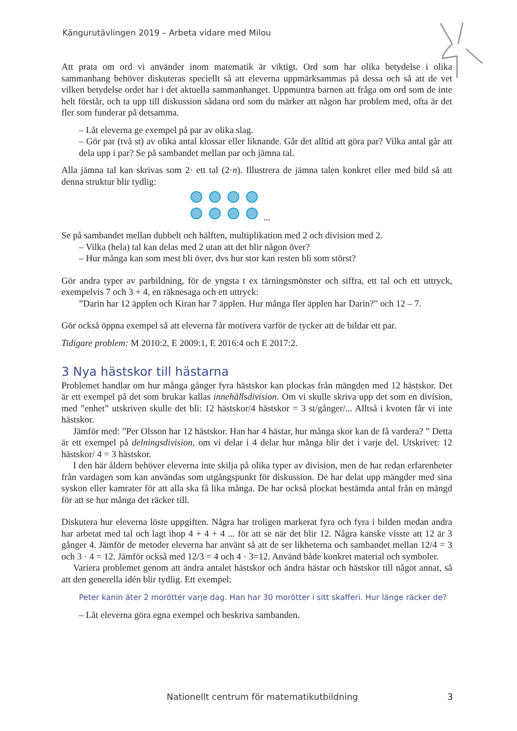Kängurutävlingen 2019 – Arbeta vidare med Milou
Att prata om ord vi använder inom matematik är viktigt. Ord som har olika betydelse i olika sammanhang behöver diskuteras speciellt så att eleverna uppmärksammas på dessa och så att de vet vilken betydelse ordet har i det aktuella sammanhanget. Uppmuntra barnen att fråga om ord som de inte helt förstår, och ta upp till diskussion sådana ord som du märker att någon har problem med, ofta är det fler som funderar på detsamma.
– Låt eleverna ge exempel på par av olika slag.
– Gör par (två st) av olika antal klossar eller liknande. Går det alltid att göra par? Vilka antal går att dela upp i par? Se på sambandet mellan par och jämna tal.
Alla jämna tal kan skrivas som 2· ett tal (2·n). Illustrera de jämna talen konkret eller med bild så att denna struktur blir tydlig:
...
Se på sambandet mellan dubbelt och hälften, multiplikation med 2 och division med 2.
– Vilka (hela) tal kan delas med 2 utan att det blir någon över?
– Hur många kan som mest bli över, dvs hur stor kan resten bli som störst?
Gör andra typer av parbildning, för de yngsta t ex tärningsmönster och siffra, ett tal och ett uttryck, exempelvis 7 och 3 + 4, en räknesaga och ett uttryck:
”Darin har 12 äpplen och Kiran har 7 äpplen. Hur många fler äpplen har Darin?” och 12 – 7.
Gör också öppna exempel så att eleverna får motivera varför de tycker att de bildar ett par.
Tidigare problem: M 2010:2, E 2009:1, E 2016:4 och E 2017:2.
3 Nya hästskor till hästarna
Problemet handlar om hur många gånger fyra hästskor kan plockas från mängden med 12 hästskor. Det är ett exempel på det som brukar kallas innehållsdivision. Om vi skulle skriva upp det som en division, med ”enhet” utskriven skulle det bli: 12 hästskor/4 hästskor = 3 st/gånger/... Alltså i kvoten får vi inte hästskor.
Jämför med: ”Per Olsson har 12 hästskor. Han har 4 hästar, hur många skor kan de få vardera? ” Detta är ett exempel på delningsdivision, om vi delar i 4 delar hur många blir det i varje del. Utskrivet: 12 hästskor/ 4 = 3 hästskor.
I den här åldern behöver eleverna inte skilja på olika typer av division, men de har redan erfarenheter från vardagen som kan användas som utgångspunkt för diskussion. De har delat upp mängder med sina syskon eller kamrater för att alla ska få lika många. De har också plockat bestämda antal från en mängd för att se hur många det räcker till.
Diskutera hur eleverna löste uppgiften. Några har troligen markerat fyra och fyra i bilden medan andra har arbetat med tal och lagt ihop 4 + 4 + 4 ... för att se när det blir 12. Några kanske visste att 12 är 3 gånger 4. Jämför de metoder eleverna har använt så att de ser likheterna och sambandet mellan 12/4 = 3 och 3 · 4 = 12. Jämför också med 12/3 = 4 och 4 · 3=12. Använd både konkret material och symboler.
Variera problemet genom att ändra antalet hästskor och ändra hästar och hästskor till något annat, så att den generella idén blir tydlig. Ett exempel:
Peter kanin äter 2 morötter varje dag. Han har 30 morötter i sitt skafferi. Hur länge räcker de?
– Låt eleverna göra egna exempel och beskriva sambanden.
Nationellt centrum för matematikutbildning
3